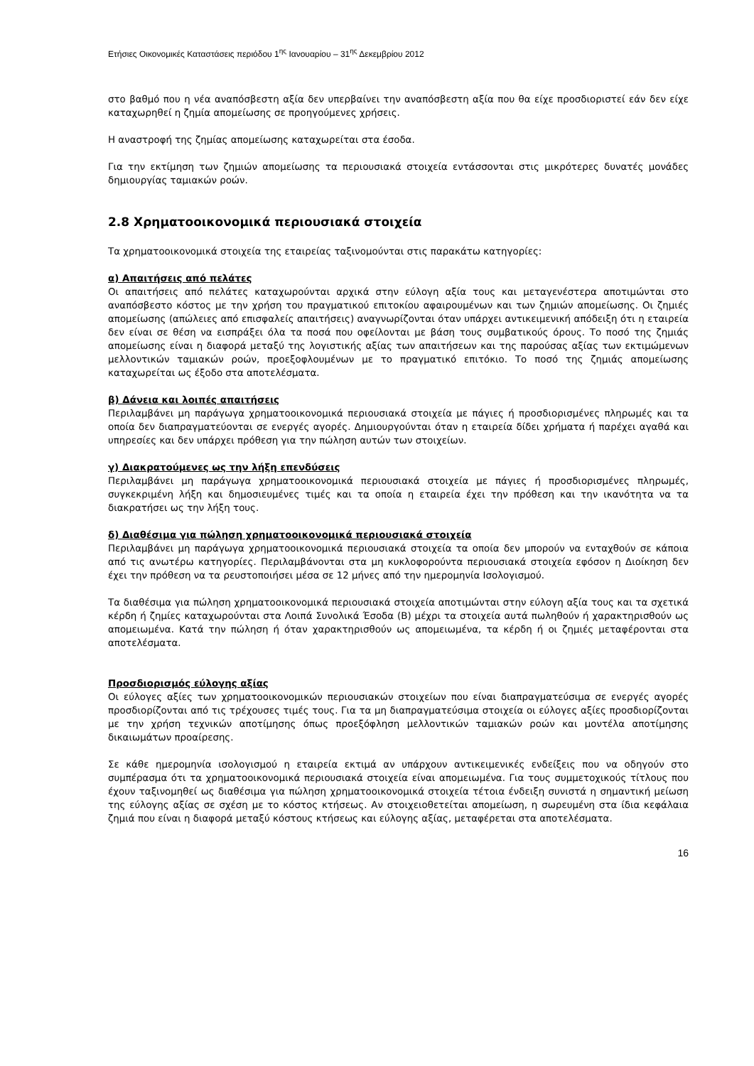Ετήσιες Οικονομικές Καταστάσεις περιόδου 1<sup>ης</sup> Ιανουαρίου – 31<sup>ης</sup> Δεκεμβρίου 2012
στο βαθμό που η νέα αναπόσβεστη αξία δεν υπερβαίνει την αναπόσβεστη αξία που θα είχε προσδιοριστεί εάν δεν είχε καταχωρηθεί η ζημία απομείωσης σε προηγούμενες χρήσεις.
Η αναστροφή της ζημίας απομείωσης καταχωρείται στα έσοδα.
Για την εκτίμηση των ζημιών απομείωσης τα περιουσιακά στοιχεία εντάσσονται στις μικρότερες δυνατές μονάδες δημιουργίας ταμιακών ροών.
2.8 Χρηματοοικονομικά περιουσιακά στοιχεία
Τα χρηματοοικονομικά στοιχεία της εταιρείας ταξινομούνται στις παρακάτω κατηγορίες:
α) Απαιτήσεις από πελάτες
Οι απαιτήσεις από πελάτες καταχωρούνται αρχικά στην εύλογη αξία τους και μεταγενέστερα αποτιμώνται στο αναπόσβεστο κόστος με την χρήση του πραγματικού επιτοκίου αφαιρουμένων και των ζημιών απομείωσης. Οι ζημιές απομείωσης (απώλειες από επισφαλείς απαιτήσεις) αναγνωρίζονται όταν υπάρχει αντικειμενική απόδειξη ότι η εταιρεία δεν είναι σε θέση να εισπράξει όλα τα ποσά που οφείλονται με βάση τους συμβατικούς όρους. Το ποσό της ζημιάς απομείωσης είναι η διαφορά μεταξύ της λογιστικής αξίας των απαιτήσεων και της παρούσας αξίας των εκτιμώμενων μελλοντικών ταμιακών ροών, προεξοφλουμένων με το πραγματικό επιτόκιο. Το ποσό της ζημιάς απομείωσης καταχωρείται ως έξοδο στα αποτελέσματα.
β) Δάνεια και λοιπές απαιτήσεις
Περιλαμβάνει μη παράγωγα χρηματοοικονομικά περιουσιακά στοιχεία με πάγιες ή προσδιορισμένες πληρωμές και τα οποία δεν διαπραγματεύονται σε ενεργές αγορές. Δημιουργούνται όταν η εταιρεία δίδει χρήματα ή παρέχει αγαθά και υπηρεσίες και δεν υπάρχει πρόθεση για την πώληση αυτών των στοιχείων.
γ) Διακρατούμενες ως την λήξη επενδύσεις
Περιλαμβάνει μη παράγωγα χρηματοοικονομικά περιουσιακά στοιχεία με πάγιες ή προσδιορισμένες πληρωμές, συγκεκριμένη λήξη και δημοσιευμένες τιμές και τα οποία η εταιρεία έχει την πρόθεση και την ικανότητα να τα διακρατήσει ως την λήξη τους.
δ) Διαθέσιμα για πώληση χρηματοοικονομικά περιουσιακά στοιχεία
Περιλαμβάνει μη παράγωγα χρηματοοικονομικά περιουσιακά στοιχεία τα οποία δεν μπορούν να ενταχθούν σε κάποια από τις ανωτέρω κατηγορίες. Περιλαμβάνονται στα μη κυκλοφορούντα περιουσιακά στοιχεία εφόσον η Διοίκηση δεν έχει την πρόθεση να τα ρευστοποιήσει μέσα σε 12 μήνες από την ημερομηνία Ισολογισμού.
Τα διαθέσιμα για πώληση χρηματοοικονομικά περιουσιακά στοιχεία αποτιμώνται στην εύλογη αξία τους και τα σχετικά κέρδη ή ζημίες καταχωρούνται στα Λοιπά Συνολικά Έσοδα (Β) μέχρι τα στοιχεία αυτά πωληθούν ή χαρακτηρισθούν ως απομειωμένα. Κατά την πώληση ή όταν χαρακτηρισθούν ως απομειωμένα, τα κέρδη ή οι ζημιές μεταφέρονται στα αποτελέσματα.
Προσδιορισμός εύλογης αξίας
Οι εύλογες αξίες των χρηματοοικονομικών περιουσιακών στοιχείων που είναι διαπραγματεύσιμα σε ενεργές αγορές προσδιορίζονται από τις τρέχουσες τιμές τους. Για τα μη διαπραγματεύσιμα στοιχεία οι εύλογες αξίες προσδιορίζονται με την χρήση τεχνικών αποτίμησης όπως προεξόφληση μελλοντικών ταμιακών ροών και μοντέλα αποτίμησης δικαιωμάτων προαίρεσης.
Σε κάθε ημερομηνία ισολογισμού η εταιρεία εκτιμά αν υπάρχουν αντικειμενικές ενδείξεις που να οδηγούν στο συμπέρασμα ότι τα χρηματοοικονομικά περιουσιακά στοιχεία είναι απομειωμένα. Για τους συμμετοχικούς τίτλους που έχουν ταξινομηθεί ως διαθέσιμα για πώληση χρηματοοικονομικά στοιχεία τέτοια ένδειξη συνιστά η σημαντική μείωση της εύλογης αξίας σε σχέση με το κόστος κτήσεως. Αν στοιχειοθετείται απομείωση, η σωρευμένη στα ίδια κεφάλαια ζημιά που είναι η διαφορά μεταξύ κόστους κτήσεως και εύλογης αξίας, μεταφέρεται στα αποτελέσματα.
16